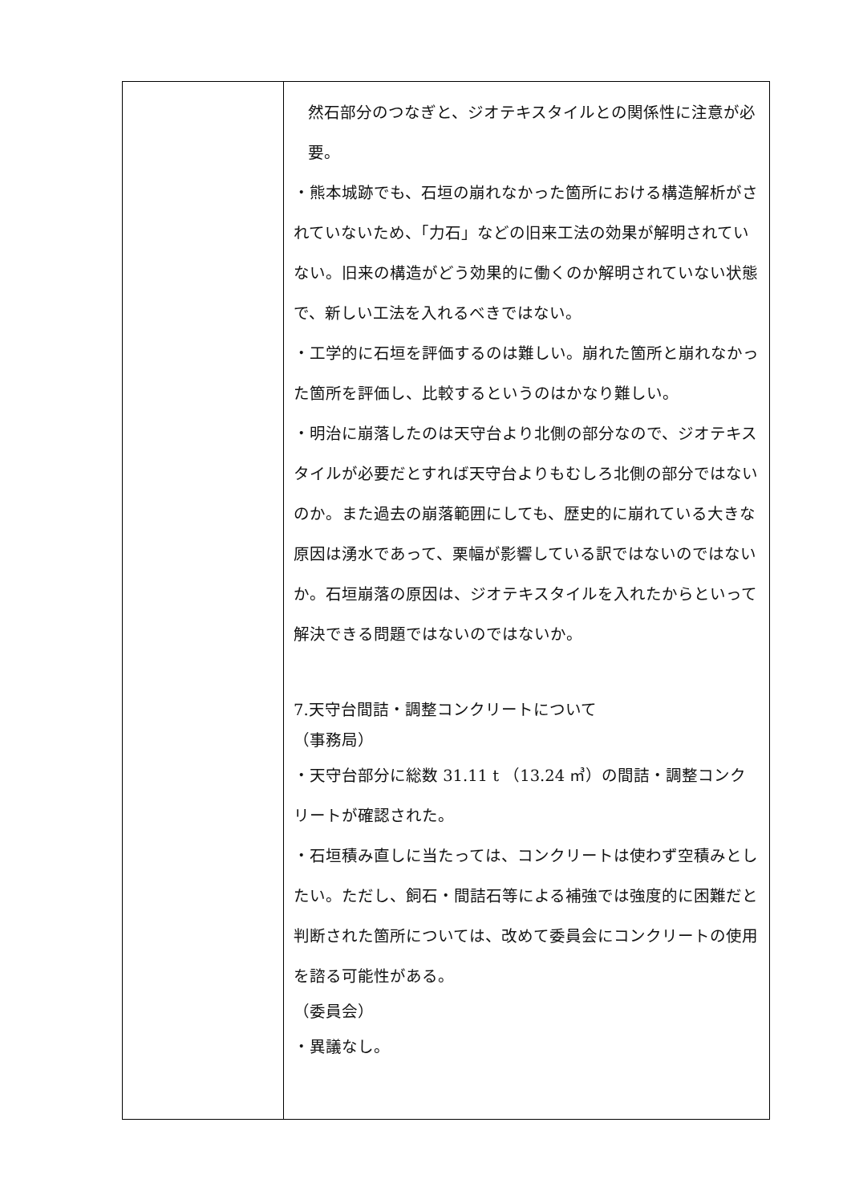| | 然石部分のつなぎと、ジオテキスタイルとの関係性に注意が必要。 ・熊本城跡でも、石垣の崩れなかった箇所における構造解析がされていないため、「力石」などの旧来工法の効果が解明されていない。旧来の構造がどう効果的に働くのか解明されていない状態で、新しい工法を入れるべきではない。 ・工学的に石垣を評価するのは難しい。崩れた箇所と崩れなかった箇所を評価し、比較するというのはかなり難しい。 ・明治に崩落したのは天守台より北側の部分なので、ジオテキスタイルが必要だとすれば天守台よりもむしろ北側の部分ではないのか。また過去の崩落範囲にしても、歴史的に崩れている大きな原因は湧水であって、栗幅が影響している訳ではないのではないか。石垣崩落の原因は、ジオテキスタイルを入れたからといって解決できる問題ではないのではないか。 7.天守台間詰・調整コンクリートについて （事務局） ・天守台部分に総数 31.11 t （13.24 ㎥）の間詰・調整コンクリートが確認された。 ・石垣積み直しに当たっては、コンクリートは使わず空積みとしたい。ただし、飼石・間詰石等による補強では強度的に困難だと判断された箇所については、改めて委員会にコンクリートの使用を諮る可能性がある。 （委員会） ・異議なし。 |